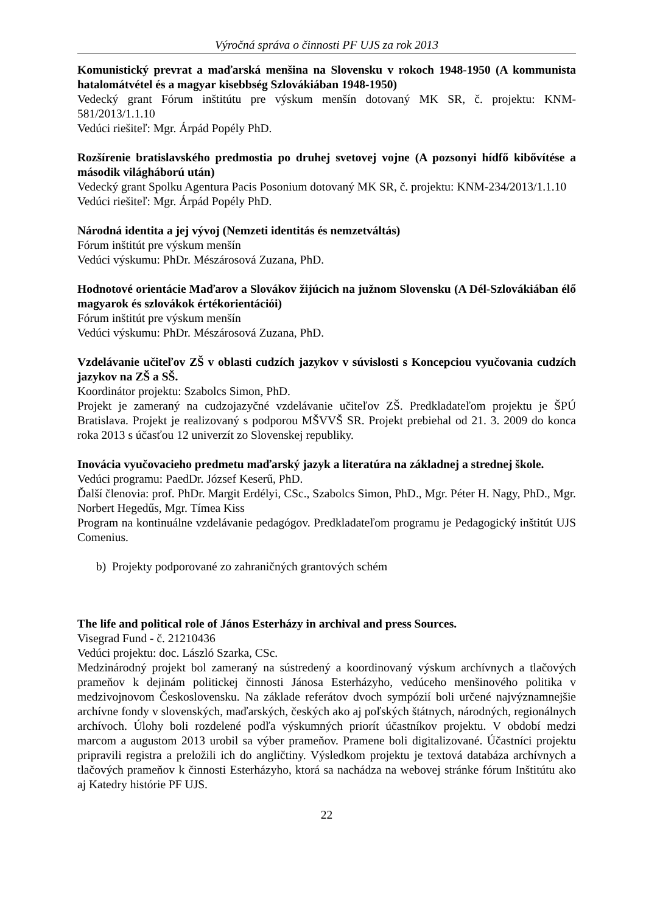Výročná správa o činnosti PF UJS za rok 2013
Komunistický prevrat a maďarská menšina na Slovensku v rokoch 1948-1950 (A kommunista hatalomátvétel és a magyar kisebbség Szlovákiában 1948-1950)
Vedecký grant Fórum inštitútu pre výskum menšín dotovaný MK SR, č. projektu: KNM-581/2013/1.1.10
Vedúci riešiteľ: Mgr. Árpád Popély PhD.
Rozšírenie bratislavského predmostia po druhej svetovej vojne (A pozsonyi hídfő kibővítése a második világháború után)
Vedecký grant Spolku Agentura Pacis Posonium dotovaný MK SR, č. projektu: KNM-234/2013/1.1.10
Vedúci riešiteľ: Mgr. Árpád Popély PhD.
Národná identita a jej vývoj (Nemzeti identitás és nemzetváltás)
Fórum inštitút pre výskum menšín
Vedúci výskumu: PhDr. Mészárosová Zuzana, PhD.
Hodnotové orientácie Maďarov a Slovákov žijúcich na južnom Slovensku (A Dél-Szlovákiában élő magyarok és szlovákok értékorientációi)
Fórum inštitút pre výskum menšín
Vedúci výskumu: PhDr. Mészárosová Zuzana, PhD.
Vzdelávanie učiteľov ZŠ v oblasti cudzích jazykov v súvislosti s Koncepciou vyučovania cudzích jazykov na ZŠ a SŠ.
Koordinátor projektu: Szabolcs Simon, PhD.
Projekt je zameraný na cudzojazyčné vzdelávanie učiteľov ZŠ. Predkladateľom projektu je ŠPÚ Bratislava. Projekt je realizovaný s podporou MŠVVŠ SR. Projekt prebiehal od 21. 3. 2009 do konca roka 2013 s účasťou 12 univerzít zo Slovenskej republiky.
Inovácia vyučovacieho predmetu maďarský jazyk a literatúra na základnej a strednej škole.
Vedúci programu: PaedDr. József Keserű, PhD.
Ďalší členovia: prof. PhDr. Margit Erdélyi, CSc., Szabolcs Simon, PhD., Mgr. Péter H. Nagy, PhD., Mgr. Norbert Hegedűs, Mgr. Tímea Kiss
Program na kontinuálne vzdelávanie pedagógov. Predkladateľom programu je Pedagogický inštitút UJS Comenius.
b) Projekty podporované zo zahraničných grantových schém
The life and political role of János Esterházy in archival and press Sources.
Visegrad Fund - č. 21210436
Vedúci projektu: doc. László Szarka, CSc.
Medzinárodný projekt bol zameraný na sústredený a koordinovaný výskum archívnych a tlačových prameňov k dejinám politickej činnosti Jánosa Esterházyho, vedúceho menšinového politika v medzivojnovom Československu. Na základe referátov dvoch sympózií boli určené najvýznamnejšie archívne fondy v slovenských, maďarských, českých ako aj poľských štátnych, národných, regionálnych archívoch. Úlohy boli rozdelené podľa výskumných priorít účastníkov projektu. V období medzi marcom a augustom 2013 urobil sa výber prameňov. Pramene boli digitalizované. Účastníci projektu pripravili registra a preložili ich do angličtiny. Výsledkom projektu je textová databáza archívnych a tlačových prameňov k činnosti Esterházyho, ktorá sa nachádza na webovej stránke fórum Inštitútu ako aj Katedry histórie PF UJS.
22